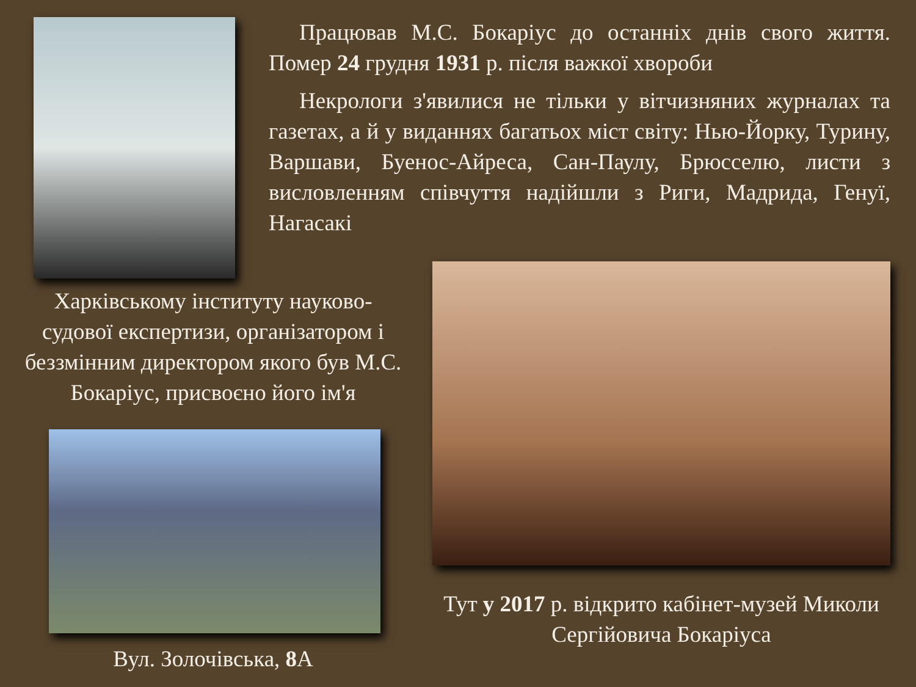Працював М.С. Бокаріус до останніх днів свого життя. Помер 24 грудня 1931 р. після важкої хвороби
Некрологи з'явилися не тільки у вітчизняних журналах та газетах, а й у виданнях багатьох міст світу: Нью-Йорку, Турину, Варшави, Буенос-Айреса, Сан-Паулу, Брюсселю, листи з висловленням співчуття надійшли з Риги, Мадрида, Генуї, Нагасакі
Харківському інституту науково-судової експертизи, організатором і беззмінним директором якого був М.С. Бокаріус, присвоєно його ім'я
Вул. Золочівська, 8 А
Тут у 2017 р. відкрито кабінет-музей Миколи Сергійовича Бокаріуса